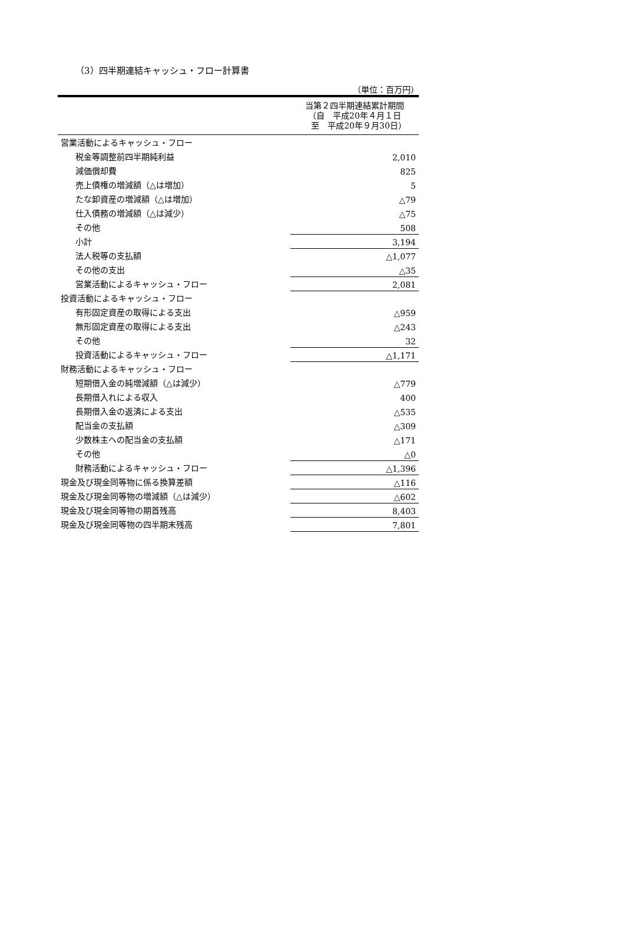（3）四半期連結キャッシュ・フロー計算書
（単位：百万円）
| | 当第２四半期連結累計期間 （自 平成20年４月１日 至 平成20年９月30日） |
| 営業活動によるキャッシュ・フロー | |
| 税金等調整前四半期純利益 | 2,010 |
| 減価償却費 | 825 |
| 売上債権の増減額（△は増加） | 5 |
| たな卸資産の増減額（△は増加） | △79 |
| 仕入債務の増減額（△は減少） | △75 |
| その他 | 508 |
| 小計 | 3,194 |
| 法人税等の支払額 | △1,077 |
| その他の支出 | △35 |
| 営業活動によるキャッシュ・フロー | 2,081 |
| 投資活動によるキャッシュ・フロー | |
| 有形固定資産の取得による支出 | △959 |
| 無形固定資産の取得による支出 | △243 |
| その他 | 32 |
| 投資活動によるキャッシュ・フロー | △1,171 |
| 財務活動によるキャッシュ・フロー | |
| 短期借入金の純増減額（△は減少） | △779 |
| 長期借入れによる収入 | 400 |
| 長期借入金の返済による支出 | △535 |
| 配当金の支払額 | △309 |
| 少数株主への配当金の支払額 | △171 |
| その他 | △0 |
| 財務活動によるキャッシュ・フロー | △1,396 |
| 現金及び現金同等物に係る換算差額 | △116 |
| 現金及び現金同等物の増減額（△は減少） | △602 |
| 現金及び現金同等物の期首残高 | 8,403 |
| 現金及び現金同等物の四半期末残高 | 7,801 |